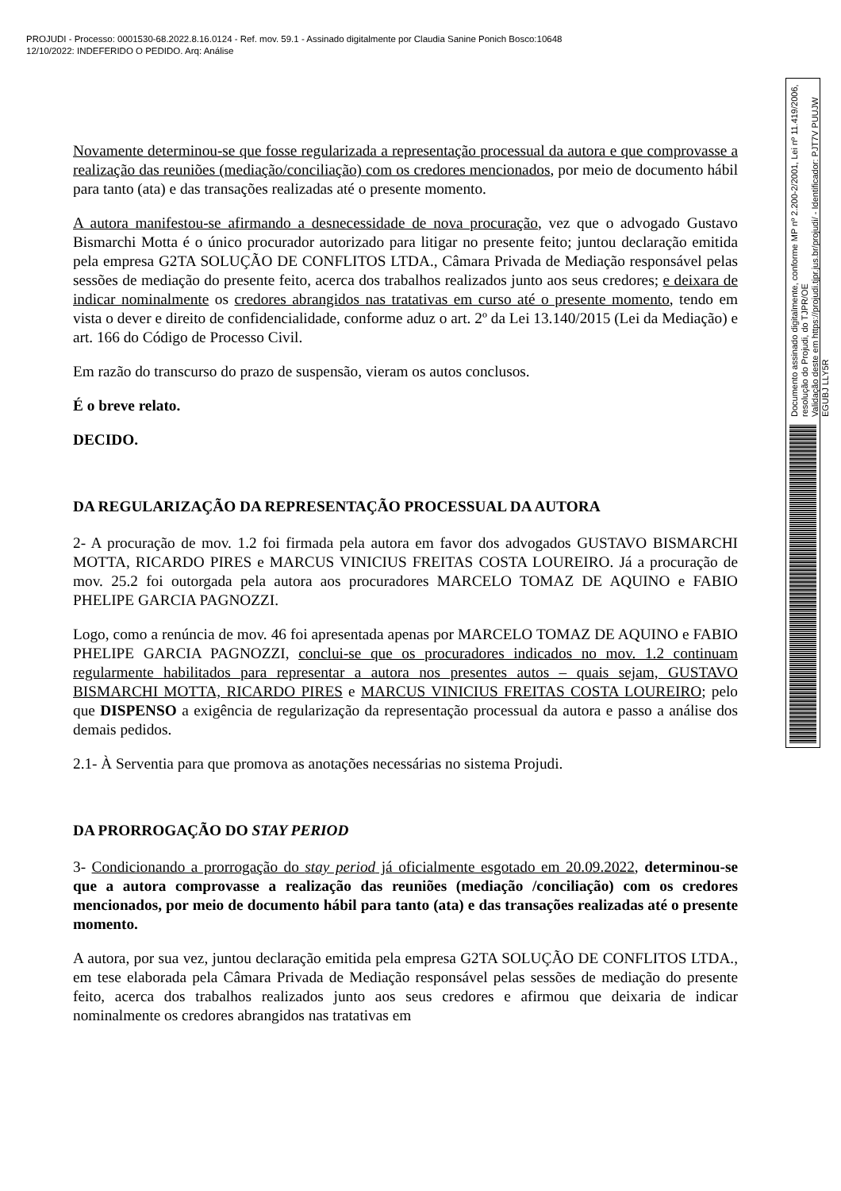PROJUDI - Processo: 0001530-68.2022.8.16.0124 - Ref. mov. 59.1 - Assinado digitalmente por Claudia Sanine Ponich Bosco:10648
12/10/2022: INDEFERIDO O PEDIDO. Arq: Análise
Novamente determinou-se que fosse regularizada a representação processual da autora e que comprovasse a realização das reuniões (mediação/conciliação) com os credores mencionados, por meio de documento hábil para tanto (ata) e das transações realizadas até o presente momento.
A autora manifestou-se afirmando a desnecessidade de nova procuração, vez que o advogado Gustavo Bismarchi Motta é o único procurador autorizado para litigar no presente feito; juntou declaração emitida pela empresa G2TA SOLUÇÃO DE CONFLITOS LTDA., Câmara Privada de Mediação responsável pelas sessões de mediação do presente feito, acerca dos trabalhos realizados junto aos seus credores; e deixara de indicar nominalmente os credores abrangidos nas tratativas em curso até o presente momento, tendo em vista o dever e direito de confidencialidade, conforme aduz o art. 2º da Lei 13.140/2015 (Lei da Mediação) e art. 166 do Código de Processo Civil.
Em razão do transcurso do prazo de suspensão, vieram os autos conclusos.
É o breve relato.
DECIDO.
DA REGULARIZAÇÃO DA REPRESENTAÇÃO PROCESSUAL DA AUTORA
2- A procuração de mov. 1.2 foi firmada pela autora em favor dos advogados GUSTAVO BISMARCHI MOTTA, RICARDO PIRES e MARCUS VINICIUS FREITAS COSTA LOUREIRO. Já a procuração de mov. 25.2 foi outorgada pela autora aos procuradores MARCELO TOMAZ DE AQUINO e FABIO PHELIPE GARCIA PAGNOZZI.
Logo, como a renúncia de mov. 46 foi apresentada apenas por MARCELO TOMAZ DE AQUINO e FABIO PHELIPE GARCIA PAGNOZZI, conclui-se que os procuradores indicados no mov. 1.2 continuam regularmente habilitados para representar a autora nos presentes autos – quais sejam, GUSTAVO BISMARCHI MOTTA, RICARDO PIRES e MARCUS VINICIUS FREITAS COSTA LOUREIRO; pelo que DISPENSO a exigência de regularização da representação processual da autora e passo a análise dos demais pedidos.
2.1- À Serventia para que promova as anotações necessárias no sistema Projudi.
DA PRORROGAÇÃO DO STAY PERIOD
3- Condicionando a prorrogação do stay period já oficialmente esgotado em 20.09.2022, determinou-se que a autora comprovasse a realização das reuniões (mediação /conciliação) com os credores mencionados, por meio de documento hábil para tanto (ata) e das transações realizadas até o presente momento.
A autora, por sua vez, juntou declaração emitida pela empresa G2TA SOLUÇÃO DE CONFLITOS LTDA., em tese elaborada pela Câmara Privada de Mediação responsável pelas sessões de mediação do presente feito, acerca dos trabalhos realizados junto aos seus credores e afirmou que deixaria de indicar nominalmente os credores abrangidos nas tratativas em
Documento assinado digitalmente, conforme MP nº 2.200-2/2001, Lei nº 11.419/2006, resolução do Projudi, do TJPR/OE
Validação deste em https://projudi.tjpr.jus.br/projudi/ - Identificador: PJT7V PUUJW EGUBJ LLY5R